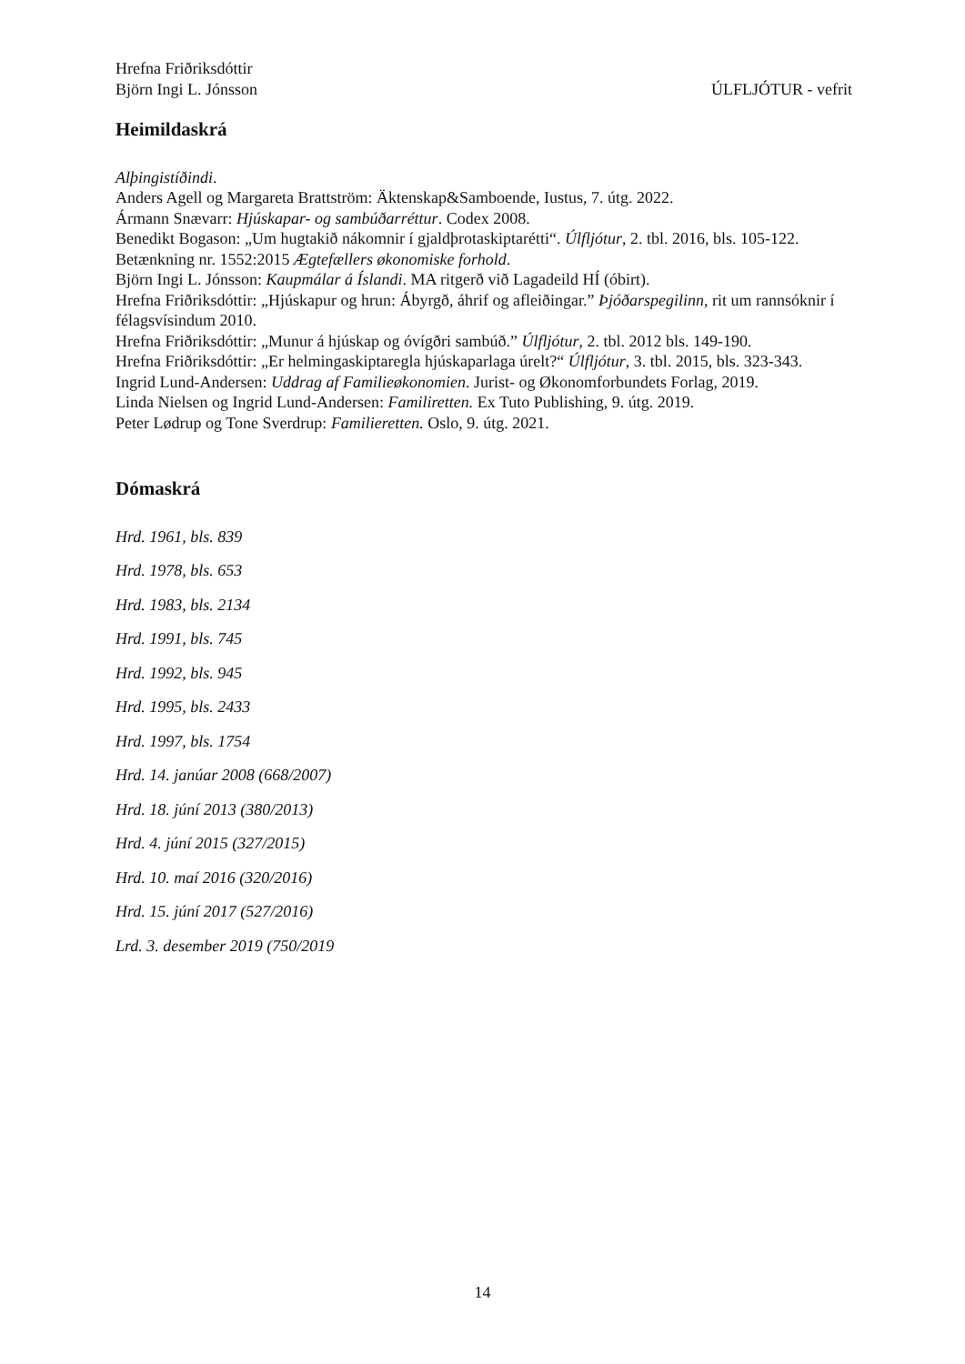Hrefna Friðriksdóttir
Björn Ingi L. Jónsson ÚLFLJÓTUR - vefrit
Heimildaskrá
Alþingistíðindi.
Anders Agell og Margareta Brattström: Äktenskap&Samboende, Iustus, 7. útg. 2022.
Ármann Snævarr: Hjúskapar- og sambúðarréttur. Codex 2008.
Benedikt Bogason: „Um hugtakið nákomnir í gjaldþrotaskiptarétti“. Úlfljótur, 2. tbl. 2016, bls. 105-122.
Betænkning nr. 1552:2015 Ægtefællers økonomiske forhold.
Björn Ingi L. Jónsson: Kaupmálar á Íslandi. MA ritgerð við Lagadeild HÍ (óbirt).
Hrefna Friðriksdóttir: „Hjúskapur og hrun: Ábyrgð, áhrif og afleiðingar.” Þjóðarspegilinn, rit um rannsóknir í félagsvísindum 2010.
Hrefna Friðriksdóttir: „Munur á hjúskap og óvígðri sambúð.” Úlfljótur, 2. tbl. 2012 bls. 149-190.
Hrefna Friðriksdóttir: „Er helmingaskiptaregla hjúskaparlaga úrelt?“ Úlfljótur, 3. tbl. 2015, bls. 323-343.
Ingrid Lund-Andersen: Uddrag af Familieøkonomien. Jurist- og Økonomforbundets Forlag, 2019.
Linda Nielsen og Ingrid Lund-Andersen: Familiretten. Ex Tuto Publishing, 9. útg. 2019.
Peter Lødrup og Tone Sverdrup: Familieretten. Oslo, 9. útg. 2021.
Dómaskrá
Hrd. 1961, bls. 839
Hrd. 1978, bls. 653
Hrd. 1983, bls. 2134
Hrd. 1991, bls. 745
Hrd. 1992, bls. 945
Hrd. 1995, bls. 2433
Hrd. 1997, bls. 1754
Hrd. 14. janúar 2008 (668/2007)
Hrd. 18. júní 2013 (380/2013)
Hrd. 4. júní 2015 (327/2015)
Hrd. 10. maí 2016 (320/2016)
Hrd. 15. júní 2017 (527/2016)
Lrd. 3. desember 2019 (750/2019
14